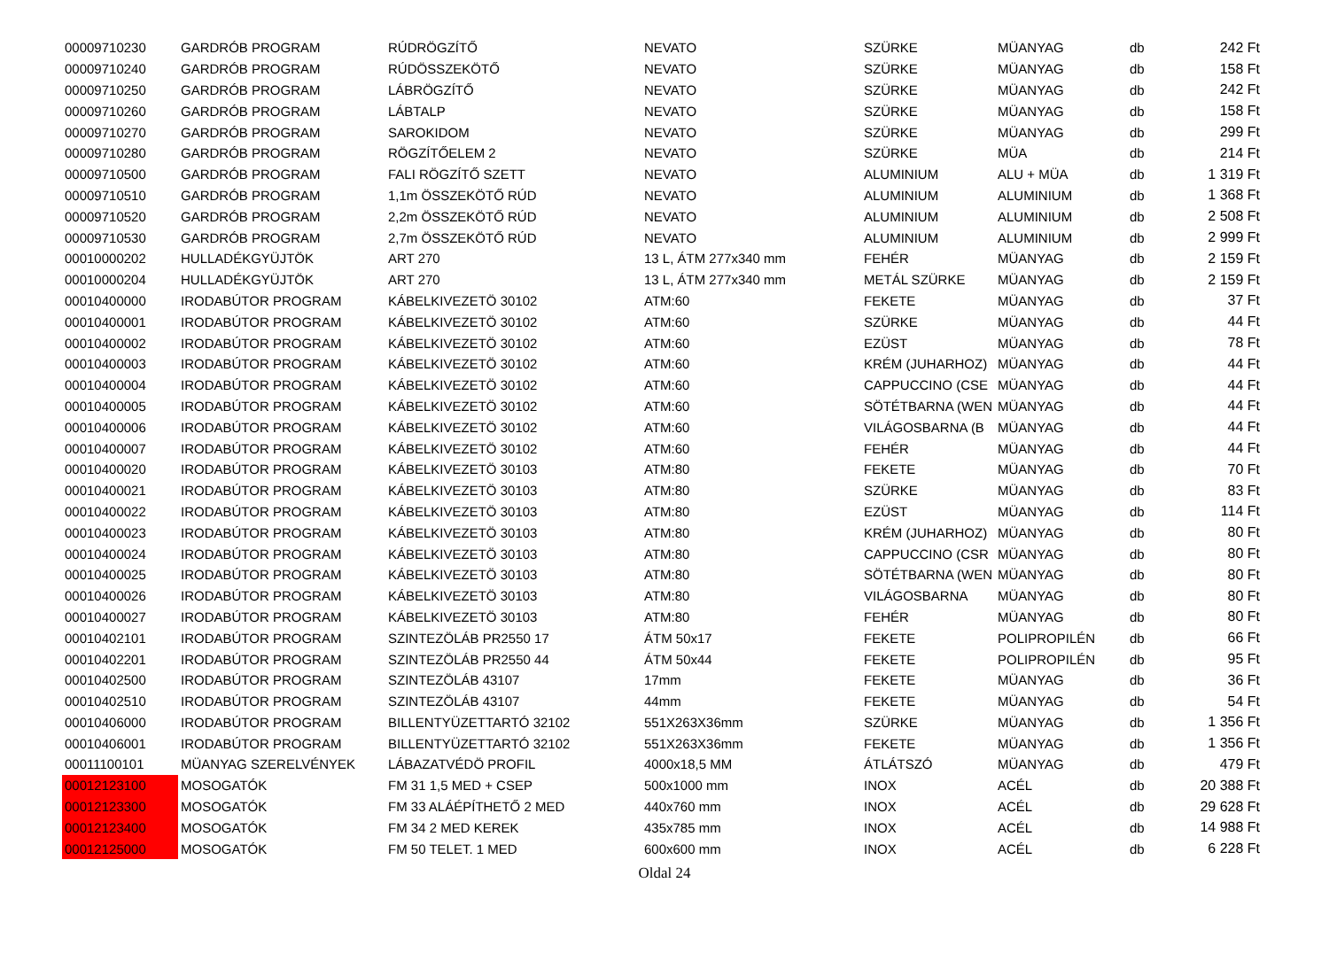| 00009710230 | GARDRÓB PROGRAM | RÚDRÖGZÍTŐ | NEVATO | SZÜRKE | MÜANYAG | db | 242 Ft |
| 00009710240 | GARDRÓB PROGRAM | RÚDÖSSZEKÖTŐ | NEVATO | SZÜRKE | MÜANYAG | db | 158 Ft |
| 00009710250 | GARDRÓB PROGRAM | LÁBRÖGZÍTŐ | NEVATO | SZÜRKE | MÜANYAG | db | 242 Ft |
| 00009710260 | GARDRÓB PROGRAM | LÁBTALP | NEVATO | SZÜRKE | MÜANYAG | db | 158 Ft |
| 00009710270 | GARDRÓB PROGRAM | SAROKIDOM | NEVATO | SZÜRKE | MÜANYAG | db | 299 Ft |
| 00009710280 | GARDRÓB PROGRAM | RÖGZÍTŐELEM 2 | NEVATO | SZÜRKE | MÜA | db | 214 Ft |
| 00009710500 | GARDRÓB PROGRAM | FALI RÖGZÍTŐ SZETT | NEVATO | ALUMINIUM | ALU + MÜA | db | 1 319 Ft |
| 00009710510 | GARDRÓB PROGRAM | 1,1m ÖSSZEKÖTŐ RÚD | NEVATO | ALUMINIUM | ALUMINIUM | db | 1 368 Ft |
| 00009710520 | GARDRÓB PROGRAM | 2,2m ÖSSZEKÖTŐ RÚD | NEVATO | ALUMINIUM | ALUMINIUM | db | 2 508 Ft |
| 00009710530 | GARDRÓB PROGRAM | 2,7m ÖSSZEKÖTŐ RÚD | NEVATO | ALUMINIUM | ALUMINIUM | db | 2 999 Ft |
| 00010000202 | HULLADÉKGYÜJTÖK | ART 270 | 13 L, ÁTM 277x340 mm | FEHÉR | MÜANYAG | db | 2 159 Ft |
| 00010000204 | HULLADÉKGYÜJTÖK | ART 270 | 13 L, ÁTM 277x340 mm | METÁL SZÜRKE | MÜANYAG | db | 2 159 Ft |
| 00010400000 | IRODABÚTOR PROGRAM | KÁBELKIVEZETÖ 30102 | ATM:60 | FEKETE | MÜANYAG | db | 37 Ft |
| 00010400001 | IRODABÚTOR PROGRAM | KÁBELKIVEZETÖ 30102 | ATM:60 | SZÜRKE | MÜANYAG | db | 44 Ft |
| 00010400002 | IRODABÚTOR PROGRAM | KÁBELKIVEZETÖ 30102 | ATM:60 | EZÜST | MÜANYAG | db | 78 Ft |
| 00010400003 | IRODABÚTOR PROGRAM | KÁBELKIVEZETÖ 30102 | ATM:60 | KRÉM (JUHARHOZ) | MÜANYAG | db | 44 Ft |
| 00010400004 | IRODABÚTOR PROGRAM | KÁBELKIVEZETÖ 30102 | ATM:60 | CAPPUCCINO (CSE | MÜANYAG | db | 44 Ft |
| 00010400005 | IRODABÚTOR PROGRAM | KÁBELKIVEZETÖ 30102 | ATM:60 | SÖTÉTBARNA (WEN | MÜANYAG | db | 44 Ft |
| 00010400006 | IRODABÚTOR PROGRAM | KÁBELKIVEZETÖ 30102 | ATM:60 | VILÁGOSBARNA (B | MÜANYAG | db | 44 Ft |
| 00010400007 | IRODABÚTOR PROGRAM | KÁBELKIVEZETÖ 30102 | ATM:60 | FEHÉR | MÜANYAG | db | 44 Ft |
| 00010400020 | IRODABÚTOR PROGRAM | KÁBELKIVEZETÖ 30103 | ATM:80 | FEKETE | MÜANYAG | db | 70 Ft |
| 00010400021 | IRODABÚTOR PROGRAM | KÁBELKIVEZETÖ 30103 | ATM:80 | SZÜRKE | MÜANYAG | db | 83 Ft |
| 00010400022 | IRODABÚTOR PROGRAM | KÁBELKIVEZETÖ 30103 | ATM:80 | EZÜST | MÜANYAG | db | 114 Ft |
| 00010400023 | IRODABÚTOR PROGRAM | KÁBELKIVEZETÖ 30103 | ATM:80 | KRÉM (JUHARHOZ) | MÜANYAG | db | 80 Ft |
| 00010400024 | IRODABÚTOR PROGRAM | KÁBELKIVEZETÖ 30103 | ATM:80 | CAPPUCCINO (CSR | MÜANYAG | db | 80 Ft |
| 00010400025 | IRODABÚTOR PROGRAM | KÁBELKIVEZETÖ 30103 | ATM:80 | SÖTÉTBARNA (WEN | MÜANYAG | db | 80 Ft |
| 00010400026 | IRODABÚTOR PROGRAM | KÁBELKIVEZETÖ 30103 | ATM:80 | VILÁGOSBARNA | MÜANYAG | db | 80 Ft |
| 00010400027 | IRODABÚTOR PROGRAM | KÁBELKIVEZETÖ 30103 | ATM:80 | FEHÉR | MÜANYAG | db | 80 Ft |
| 00010402101 | IRODABÚTOR PROGRAM | SZINTEZÖLÁB PR2550 17 | ÁTM 50x17 | FEKETE | POLIPROPILÉN | db | 66 Ft |
| 00010402201 | IRODABÚTOR PROGRAM | SZINTEZÖLÁB PR2550 44 | ÁTM 50x44 | FEKETE | POLIPROPILÉN | db | 95 Ft |
| 00010402500 | IRODABÚTOR PROGRAM | SZINTEZÖLÁB 43107 | 17mm | FEKETE | MÜANYAG | db | 36 Ft |
| 00010402510 | IRODABÚTOR PROGRAM | SZINTEZÖLÁB 43107 | 44mm | FEKETE | MÜANYAG | db | 54 Ft |
| 00010406000 | IRODABÚTOR PROGRAM | BILLENTYÜZETTARTÓ 32102 | 551X263X36mm | SZÜRKE | MÜANYAG | db | 1 356 Ft |
| 00010406001 | IRODABÚTOR PROGRAM | BILLENTYÜZETTARTÓ 32102 | 551X263X36mm | FEKETE | MÜANYAG | db | 1 356 Ft |
| 00011100101 | MÜANYAG SZERELVÉNYEK | LÁBAZATVÉDÖ PROFIL | 4000x18,5 MM | ÁTLÁTSZÓ | MÜANYAG | db | 479 Ft |
| 00012123100 | MOSOGATÓK | FM 31 1,5 MED + CSEP | 500x1000 mm | INOX | ACÉL | db | 20 388 Ft |
| 00012123300 | MOSOGATÓK | FM 33 ALÁÉPÍTHETŐ 2 MED | 440x760 mm | INOX | ACÉL | db | 29 628 Ft |
| 00012123400 | MOSOGATÓK | FM 34 2 MED KEREK | 435x785 mm | INOX | ACÉL | db | 14 988 Ft |
| 00012125000 | MOSOGATÓK | FM 50 TELET. 1 MED | 600x600 mm | INOX | ACÉL | db | 6 228 Ft |
Oldal 24